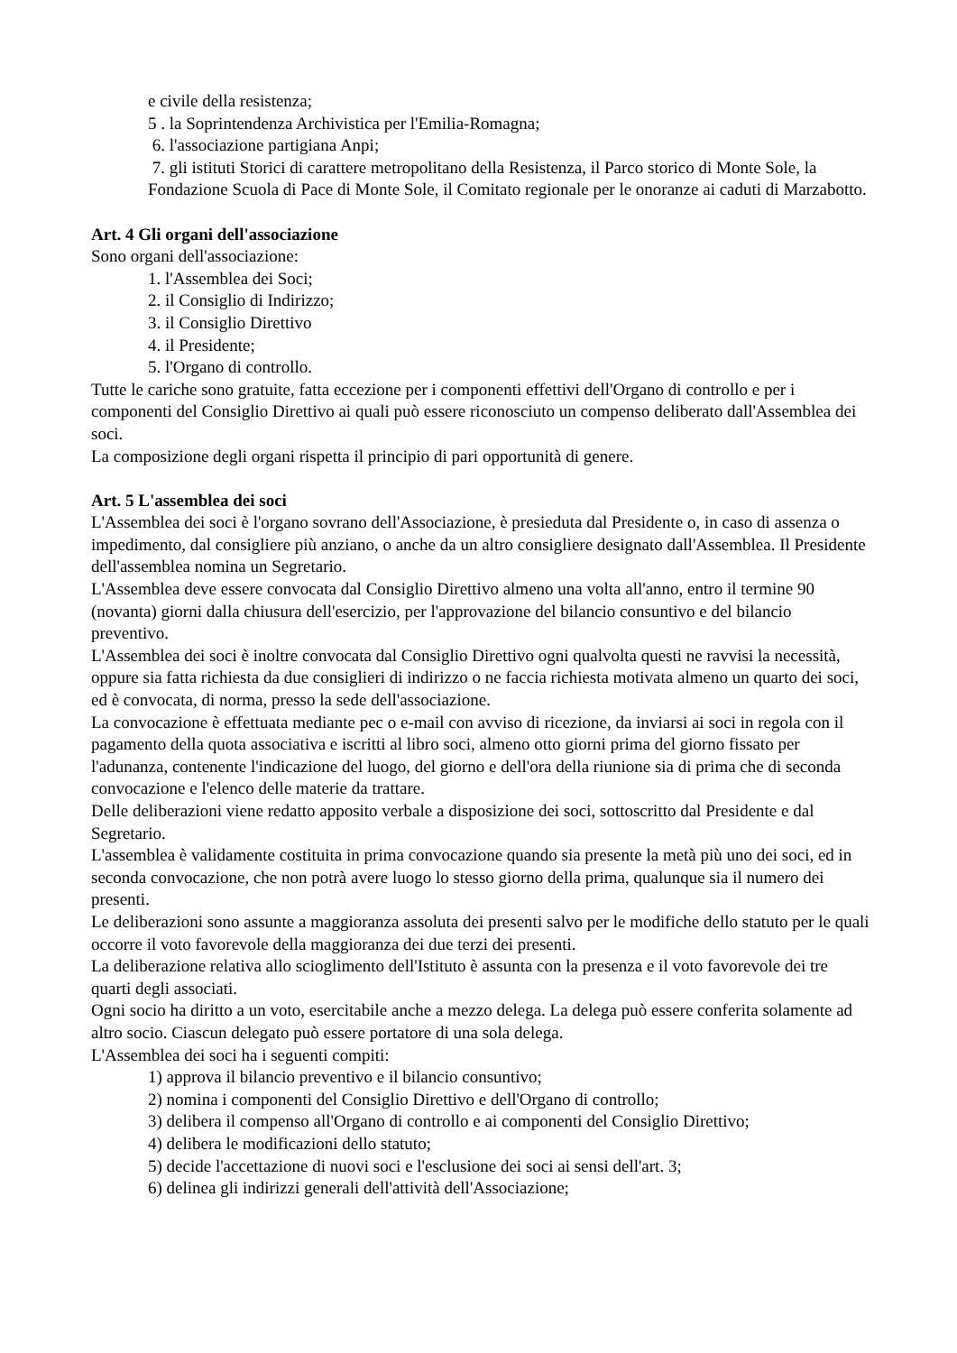e civile della resistenza;
5 . la Soprintendenza Archivistica per l'Emilia-Romagna;
6. l'associazione partigiana Anpi;
7. gli istituti Storici di carattere metropolitano della Resistenza, il Parco storico di Monte Sole, la Fondazione Scuola di Pace di Monte Sole, il Comitato regionale per le onoranze ai caduti di Marzabotto.
Art. 4 Gli organi dell'associazione
Sono organi dell'associazione:
1. l'Assemblea dei Soci;
2. il Consiglio di Indirizzo;
3. il Consiglio Direttivo
4. il Presidente;
5. l'Organo di controllo.
Tutte le cariche sono gratuite, fatta eccezione per i componenti effettivi dell'Organo di controllo e per i componenti del Consiglio Direttivo ai quali può essere riconosciuto un compenso deliberato dall'Assemblea dei soci.
La composizione degli organi rispetta il principio di pari opportunità di genere.
Art. 5 L'assemblea dei soci
L'Assemblea dei soci è l'organo sovrano dell'Associazione, è presieduta dal Presidente o, in caso di assenza o impedimento, dal consigliere più anziano, o anche da un altro consigliere designato dall'Assemblea. Il Presidente dell'assemblea nomina un Segretario.
L'Assemblea deve essere convocata dal Consiglio Direttivo almeno una volta all'anno, entro il termine 90 (novanta) giorni dalla chiusura dell'esercizio, per l'approvazione del bilancio consuntivo e del bilancio preventivo.
L'Assemblea dei soci è inoltre convocata dal Consiglio Direttivo ogni qualvolta questi ne ravvisi la necessità, oppure sia fatta richiesta da due consiglieri di indirizzo o ne faccia richiesta motivata almeno un quarto dei soci, ed è convocata, di norma, presso la sede dell'associazione.
La convocazione è effettuata mediante pec o e-mail con avviso di ricezione, da inviarsi ai soci in regola con il pagamento della quota associativa e iscritti al libro soci, almeno otto giorni prima del giorno fissato per l'adunanza, contenente l'indicazione del luogo, del giorno e dell'ora della riunione sia di prima che di seconda convocazione e l'elenco delle materie da trattare.
Delle deliberazioni viene redatto apposito verbale a disposizione dei soci, sottoscritto dal Presidente e dal Segretario.
L'assemblea è validamente costituita in prima convocazione quando sia presente la metà più uno dei soci, ed in seconda convocazione, che non potrà avere luogo lo stesso giorno della prima, qualunque sia il numero dei presenti.
Le deliberazioni sono assunte a maggioranza assoluta dei presenti salvo per le modifiche dello statuto per le quali occorre il voto favorevole della maggioranza dei due terzi dei presenti.
La deliberazione relativa allo scioglimento dell'Istituto è assunta con la presenza e il voto favorevole dei tre quarti degli associati.
Ogni socio ha diritto a un voto, esercitabile anche a mezzo delega. La delega può essere conferita solamente ad altro socio. Ciascun delegato può essere portatore di una sola delega.
L'Assemblea dei soci ha i seguenti compiti:
1) approva il bilancio preventivo e il bilancio consuntivo;
2) nomina i componenti del Consiglio Direttivo e dell'Organo di controllo;
3) delibera il compenso all'Organo di controllo e ai componenti del Consiglio Direttivo;
4) delibera le modificazioni dello statuto;
5) decide l'accettazione di nuovi soci e l'esclusione dei soci ai sensi dell'art. 3;
6) delinea gli indirizzi generali dell'attività dell'Associazione;